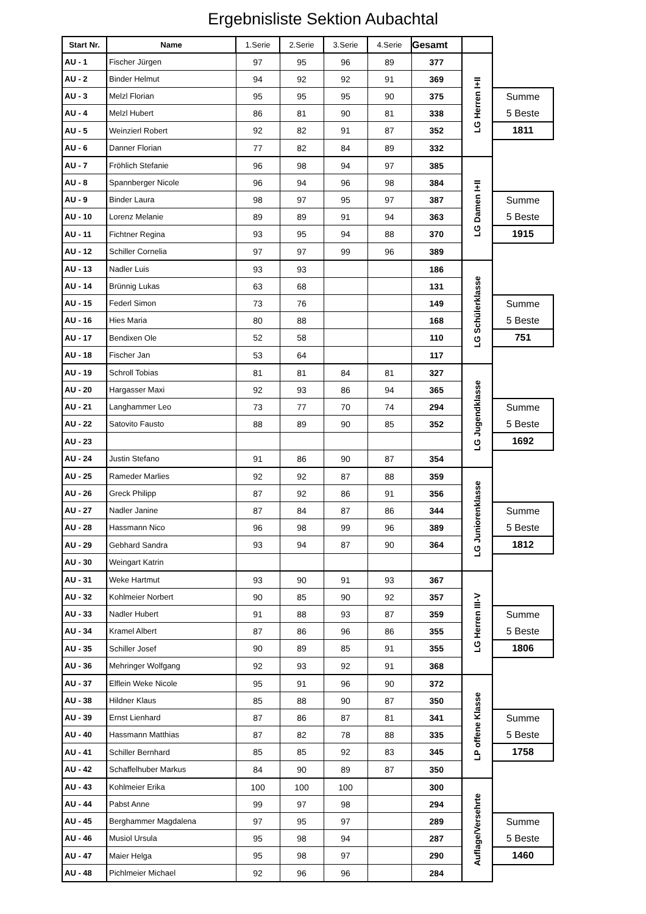Ergebnisliste Sektion Aubachtal
| Start Nr. | Name | 1.Serie | 2.Serie | 3.Serie | 4.Serie | Gesamt | | |
| AU - 1 | Fischer Jürgen | 97 | 95 | 96 | 89 | 377 | LG Herren I+II | |
| AU - 2 | Binder Helmut | 94 | 92 | 92 | 91 | 369 | | |
| AU - 3 | Melzl Florian | 95 | 95 | 95 | 90 | 375 | | Summe 5 Beste |
| AU - 4 | Melzl Hubert | 86 | 81 | 90 | 81 | 338 | | |
| AU - 5 | Weinzierl Robert | 92 | 82 | 91 | 87 | 352 | | 1811 |
| AU - 6 | Danner Florian | 77 | 82 | 84 | 89 | 332 | | |
| AU - 7 | Fröhlich Stefanie | 96 | 98 | 94 | 97 | 385 | LG Damen I+II | |
| AU - 8 | Spannberger Nicole | 96 | 94 | 96 | 98 | 384 | | |
| AU - 9 | Binder Laura | 98 | 97 | 95 | 97 | 387 | | Summe 5 Beste |
| AU - 10 | Lorenz Melanie | 89 | 89 | 91 | 94 | 363 | | |
| AU - 11 | Fichtner Regina | 93 | 95 | 94 | 88 | 370 | | 1915 |
| AU - 12 | Schiller Cornelia | 97 | 97 | 99 | 96 | 389 | | |
| AU - 13 | Nadler Luis | 93 | 93 | | | 186 | LG Schülerklasse | |
| AU - 14 | Brünnig Lukas | 63 | 68 | | | 131 | | |
| AU - 15 | Federl Simon | 73 | 76 | | | 149 | | Summe 5 Beste |
| AU - 16 | Hies Maria | 80 | 88 | | | 168 | | |
| AU - 17 | Bendixen Ole | 52 | 58 | | | 110 | | 751 |
| AU - 18 | Fischer Jan | 53 | 64 | | | 117 | | |
| AU - 19 | Schroll Tobias | 81 | 81 | 84 | 81 | 327 | LG Jugendklasse | |
| AU - 20 | Hargasser Maxi | 92 | 93 | 86 | 94 | 365 | | |
| AU - 21 | Langhammer Leo | 73 | 77 | 70 | 74 | 294 | | Summe 5 Beste |
| AU - 22 | Satovito Fausto | 88 | 89 | 90 | 85 | 352 | | |
| AU - 23 | | | | | | | | 1692 |
| AU - 24 | Justin Stefano | 91 | 86 | 90 | 87 | 354 | | |
| AU - 25 | Rameder Marlies | 92 | 92 | 87 | 88 | 359 | LG Juniorenklasse | |
| AU - 26 | Greck Philipp | 87 | 92 | 86 | 91 | 356 | | |
| AU - 27 | Nadler Janine | 87 | 84 | 87 | 86 | 344 | | Summe 5 Beste |
| AU - 28 | Hassmann Nico | 96 | 98 | 99 | 96 | 389 | | |
| AU - 29 | Gebhard Sandra | 93 | 94 | 87 | 90 | 364 | | 1812 |
| AU - 30 | Weingart Katrin | | | | | | | |
| AU - 31 | Weke Hartmut | 93 | 90 | 91 | 93 | 367 | LG Herren III-V | |
| AU - 32 | Kohlmeier Norbert | 90 | 85 | 90 | 92 | 357 | | |
| AU - 33 | Nadler Hubert | 91 | 88 | 93 | 87 | 359 | | Summe 5 Beste |
| AU - 34 | Kramel Albert | 87 | 86 | 96 | 86 | 355 | | |
| AU - 35 | Schiller Josef | 90 | 89 | 85 | 91 | 355 | | 1806 |
| AU - 36 | Mehringer Wolfgang | 92 | 93 | 92 | 91 | 368 | | |
| AU - 37 | Elflein Weke Nicole | 95 | 91 | 96 | 90 | 372 | LP offene Klasse | |
| AU - 38 | Hildner Klaus | 85 | 88 | 90 | 87 | 350 | | |
| AU - 39 | Ernst Lienhard | 87 | 86 | 87 | 81 | 341 | | Summe 5 Beste |
| AU - 40 | Hassmann Matthias | 87 | 82 | 78 | 88 | 335 | | |
| AU - 41 | Schiller Bernhard | 85 | 85 | 92 | 83 | 345 | | 1758 |
| AU - 42 | Schaffelhuber Markus | 84 | 90 | 89 | 87 | 350 | | |
| AU - 43 | Kohlmeier Erika | 100 | 100 | 100 | | 300 | Auflage/Versehrte | |
| AU - 44 | Pabst Anne | 99 | 97 | 98 | | 294 | | |
| AU - 45 | Berghammer Magdalena | 97 | 95 | 97 | | 289 | | Summe 5 Beste |
| AU - 46 | Musiol Ursula | 95 | 98 | 94 | | 287 | | |
| AU - 47 | Maier Helga | 95 | 98 | 97 | | 290 | | 1460 |
| AU - 48 | Pichlmeier Michael | 92 | 96 | 96 | | 284 | | |